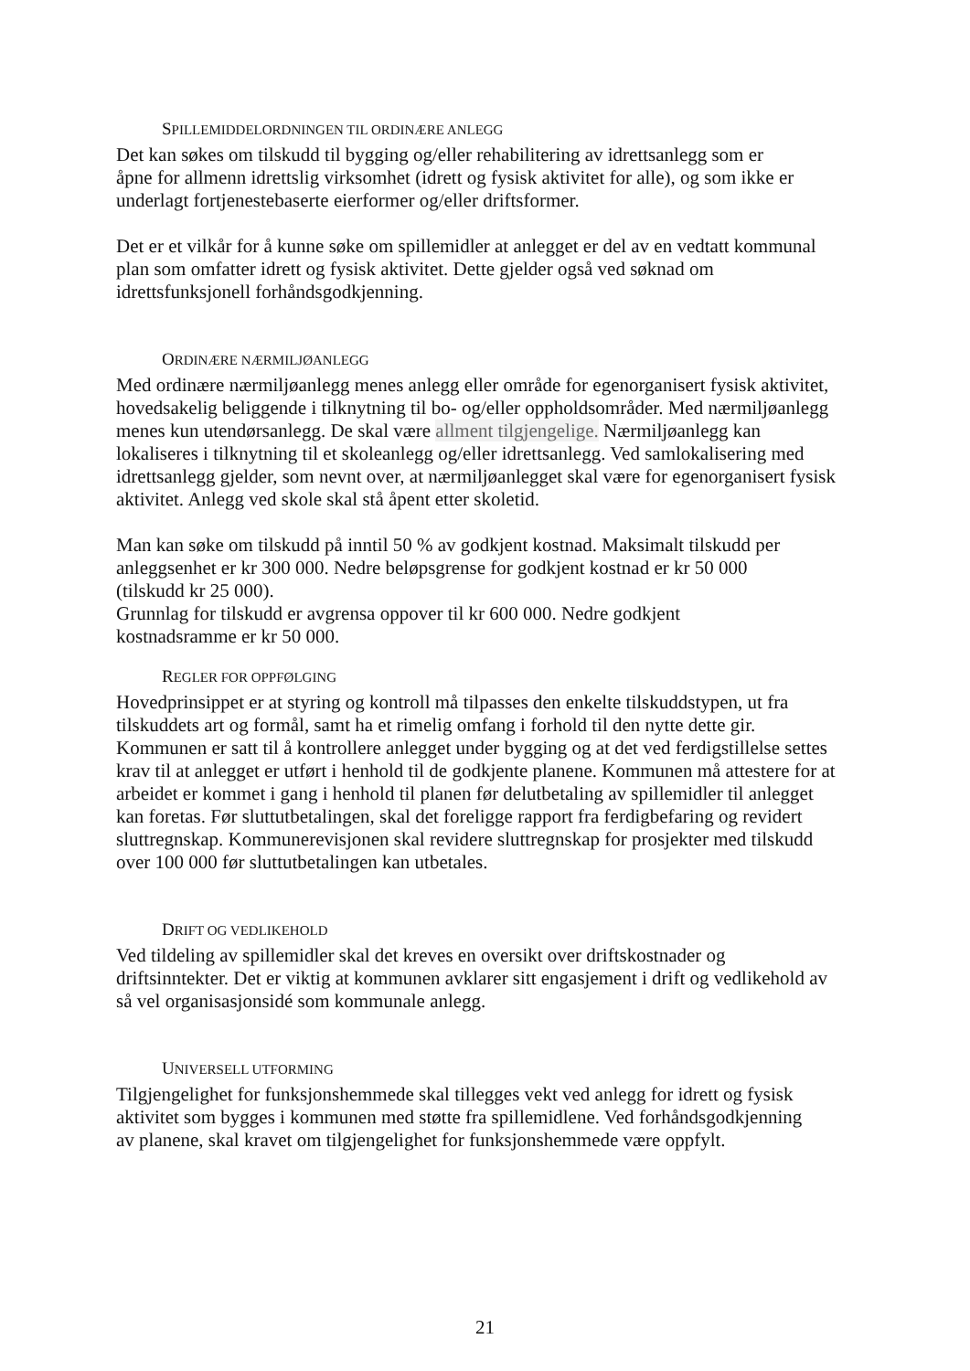SPILLEMIDDELORDNINGEN TIL ORDINÆRE ANLEGG
Det kan søkes om tilskudd til bygging og/eller rehabilitering av idrettsanlegg som er
åpne for allmenn idrettslig virksomhet (idrett og fysisk aktivitet for alle), og som ikke er
underlagt fortjenestebaserte eierformer og/eller driftsformer.
Det er et vilkår for å kunne søke om spillemidler at anlegget er del av en vedtatt kommunal
plan som omfatter idrett og fysisk aktivitet. Dette gjelder også ved søknad om
idrettsfunksjonell forhåndsgodkjenning.
ORDINÆRE NÆRMILJØANLEGG
Med ordinære nærmiljøanlegg menes anlegg eller område for egenorganisert fysisk aktivitet,
hovedsakelig beliggende i tilknytning til bo- og/eller oppholdsområder. Med nærmiljøanlegg
menes kun utendørsanlegg. De skal være allment tilgjengelige. Nærmiljøanlegg kan
lokaliseres i tilknytning til et skoleanlegg og/eller idrettsanlegg. Ved samlokalisering med
idrettsanlegg gjelder, som nevnt over, at nærmiljøanlegget skal være for egenorganisert fysisk
aktivitet. Anlegg ved skole skal stå åpent etter skoletid.
Man kan søke om tilskudd på inntil 50 % av godkjent kostnad. Maksimalt tilskudd per
anleggsenhet er kr 300 000. Nedre beløpsgrense for godkjent kostnad er kr 50 000
(tilskudd kr 25 000).
Grunnlag for tilskudd er avgrensa oppover til kr 600 000. Nedre godkjent
kostnadsramme er kr 50 000.
REGLER FOR OPPFØLGING
Hovedprinsippet er at styring og kontroll må tilpasses den enkelte tilskuddstypen, ut fra
tilskuddets art og formål, samt ha et rimelig omfang i forhold til den nytte dette gir.
Kommunen er satt til å kontrollere anlegget under bygging og at det ved ferdigstillelse settes
krav til at anlegget er utført i henhold til de godkjente planene. Kommunen må attestere for at
arbeidet er kommet i gang i henhold til planen før delutbetaling av spillemidler til anlegget
kan foretas. Før sluttutbetalingen, skal det foreligge rapport fra ferdigbefaring og revidert
sluttregnskap. Kommunerevisjonen skal revidere sluttregnskap for prosjekter med tilskudd
over 100 000 før sluttutbetalingen kan utbetales.
DRIFT OG VEDLIKEHOLD
Ved tildeling av spillemidler skal det kreves en oversikt over driftskostnader og
driftsinntekter. Det er viktig at kommunen avklarer sitt engasjement i drift og vedlikehold av
så vel organisasjonsidé som kommunale anlegg.
UNIVERSELL UTFORMING
Tilgjengelighet for funksjonshemmede skal tillegges vekt ved anlegg for idrett og fysisk
aktivitet som bygges i kommunen med støtte fra spillemidlene. Ved forhåndsgodkjenning
av planene, skal kravet om tilgjengelighet for funksjonshemmede være oppfylt.
21